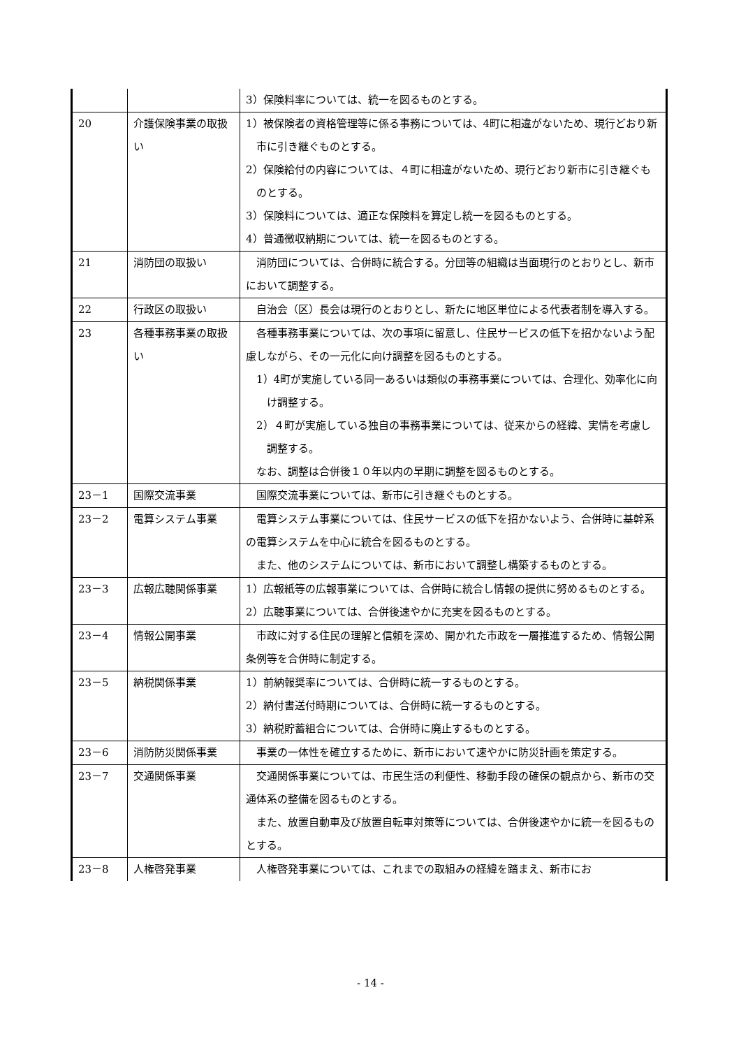| | | 3）保険料率については、統一を図るものとする。 |
| 20 | 介護保険事業の取扱い | 1）被保険者の資格管理等に係る事務については、4町に相違がないため、現行どおり新市に引き継ぐものとする。 2）保険給付の内容については、４町に相違がないため、現行どおり新市に引き継ぐものとする。 3）保険料については、適正な保険料を算定し統一を図るものとする。 4）普通徴収納期については、統一を図るものとする。 |
| 21 | 消防団の取扱い | 消防団については、合併時に統合する。分団等の組織は当面現行のとおりとし、新市において調整する。 |
| 22 | 行政区の取扱い | 自治会（区）長会は現行のとおりとし、新たに地区単位による代表者制を導入する。 |
| 23 | 各種事務事業の取扱い | 各種事務事業については、次の事項に留意し、住民サービスの低下を招かないよう配慮しながら、その一元化に向け調整を図るものとする。 1）4町が実施している同一あるいは類似の事務事業については、合理化、効率化に向け調整する。 2）４町が実施している独自の事務事業については、従来からの経緯、実情を考慮し調整する。 なお、調整は合併後１０年以内の早期に調整を図るものとする。 |
| 23－1 | 国際交流事業 | 国際交流事業については、新市に引き継ぐものとする。 |
| 23－2 | 電算システム事業 | 電算システム事業については、住民サービスの低下を招かないよう、合併時に基幹系の電算システムを中心に統合を図るものとする。 また、他のシステムについては、新市において調整し構築するものとする。 |
| 23－3 | 広報広聴関係事業 | 1）広報紙等の広報事業については、合併時に統合し情報の提供に努めるものとする。 2）広聴事業については、合併後速やかに充実を図るものとする。 |
| 23－4 | 情報公開事業 | 市政に対する住民の理解と信頼を深め、開かれた市政を一層推進するため、情報公開条例等を合併時に制定する。 |
| 23－5 | 納税関係事業 | 1）前納報奨率については、合併時に統一するものとする。 2）納付書送付時期については、合併時に統一するものとする。 3）納税貯蓄組合については、合併時に廃止するものとする。 |
| 23－6 | 消防防災関係事業 | 事業の一体性を確立するために、新市において速やかに防災計画を策定する。 |
| 23－7 | 交通関係事業 | 交通関係事業については、市民生活の利便性、移動手段の確保の観点から、新市の交通体系の整備を図るものとする。 また、放置自動車及び放置自転車対策等については、合併後速やかに統一を図るものとする。 |
| 23－8 | 人権啓発事業 | 人権啓発事業については、これまでの取組みの経緯を踏まえ、新市にお |
- 14 -